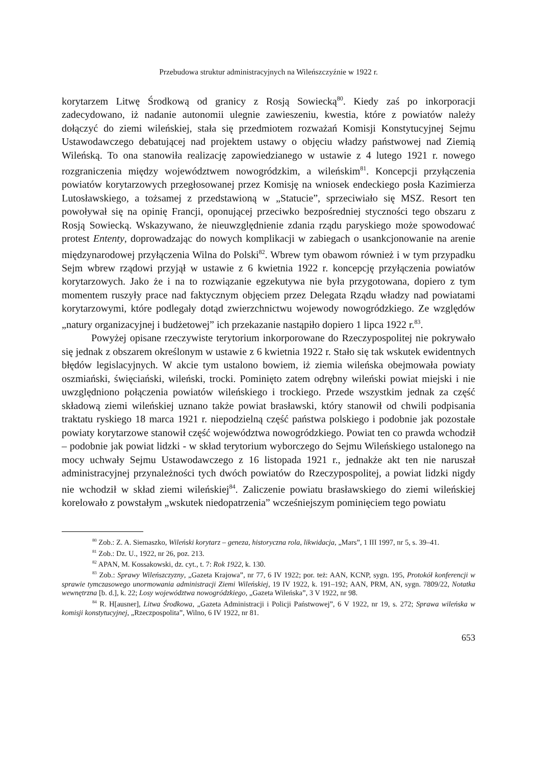Przebudowa struktur administracyjnych na Wileńszczyźnie w 1922 r.
korytarzem Litwę Środkową od granicy z Rosją Sowiecką<sup>80</sup>. Kiedy zaś po inkorporacji zadecydowano, iż nadanie autonomii ulegnie zawieszeniu, kwestia, które z powiatów należy dołączyć do ziemi wileńskiej, stała się przedmiotem rozważań Komisji Konstytucyjnej Sejmu Ustawodawczego debatującej nad projektem ustawy o objęciu władzy państwowej nad Ziemią Wileńską. To ona stanowiła realizację zapowiedzianego w ustawie z 4 lutego 1921 r. nowego rozgraniczenia między województwem nowogródzkim, a wileńskim<sup>81</sup>. Koncepcji przyłączenia powiatów korytarzowych przegłosowanej przez Komisję na wniosek endeckiego posła Kazimierza Lutosławskiego, a tożsamej z przedstawioną w „Statucie”, sprzeciwiało się MSZ. Resort ten powoływał się na opinię Francji, oponującej przeciwko bezpośredniej styczności tego obszaru z Rosją Sowiecką. Wskazywano, że nieuwzględnienie zdania rządu paryskiego może spowodować protest Ententy, doprowadzając do nowych komplikacji w zabiegach o usankcjonowanie na arenie międzynarodowej przyłączenia Wilna do Polski<sup>82</sup>. Wbrew tym obawom również i w tym przypadku Sejm wbrew rządowi przyjął w ustawie z 6 kwietnia 1922 r. koncepcję przyłączenia powiatów korytarzowych. Jako że i na to rozwiązanie egzekutywa nie była przygotowana, dopiero z tym momentem ruszyły prace nad faktycznym objęciem przez Delegata Rządu władzy nad powiatami korytarzowymi, które podlegały dotąd zwierzchnictwu wojewody nowogródzkiego. Ze względów „natury organizacyjnej i budżetowej” ich przekazanie nastąpiło dopiero 1 lipca 1922 r.<sup>83</sup>.
Powyżej opisane rzeczywiste terytorium inkorporowane do Rzeczypospolitej nie pokrywało się jednak z obszarem określonym w ustawie z 6 kwietnia 1922 r. Stało się tak wskutek ewidentnych błędów legislacyjnych. W akcie tym ustalono bowiem, iż ziemia wileńska obejmowała powiaty oszmiański, święciański, wileński, trocki. Pominięto zatem odrębny wileński powiat miejski i nie uwzględniono połączenia powiatów wileńskiego i trockiego. Przede wszystkim jednak za część składową ziemi wileńskiej uznano także powiat brasławski, który stanowił od chwili podpisania traktatu ryskiego 18 marca 1921 r. niepodzielną część państwa polskiego i podobnie jak pozostałe powiaty korytarzowe stanowił część województwa nowogródzkiego. Powiat ten co prawda wchodził – podobnie jak powiat lidzki - w skład terytorium wyborczego do Sejmu Wileńskiego ustalonego na mocy uchwały Sejmu Ustawodawczego z 16 listopada 1921 r., jednakże akt ten nie naruszał administracyjnej przynależności tych dwóch powiatów do Rzeczypospolitej, a powiat lidzki nigdy nie wchodził w skład ziemi wileńskiej<sup>84</sup>. Zaliczenie powiatu brasławskiego do ziemi wileńskiej korelowało z powstałym „wskutek niedopatrzenia” wcześniejszym pominięciem tego powiatu
<sup>80</sup> Zob.: Z. A. Siemaszko, Wileński korytarz – geneza, historyczna rola, likwidacja, „Mars”, 1 III 1997, nr 5, s. 39–41.
<sup>81</sup> Zob.: Dz. U., 1922, nr 26, poz. 213.
<sup>82</sup> APAN, M. Kossakowski, dz. cyt., t. 7: Rok 1922, k. 130.
<sup>83</sup> Zob.: Sprawy Wileńszczyzny, „Gazeta Krajowa”, nr 77, 6 IV 1922; por. też: AAN, KCNP, sygn. 195, Protokół konferencji w sprawie tymczasowego unormowania administracji Ziemi Wileńskiej, 19 IV 1922, k. 191–192; AAN, PRM, AN, sygn. 7809/22, Notatka wewnętrzna [b. d.], k. 22; Losy województwa nowogródzkiego, „Gazeta Wileńska”, 3 V 1922, nr 98.
<sup>84</sup> R. H[ausner], Litwa Środkowa, „Gazeta Administracji i Policji Państwowej”, 6 V 1922, nr 19, s. 272; Sprawa wileńska w komisji konstytucyjnej, „Rzeczpospolita”, Wilno, 6 IV 1922, nr 81.
653